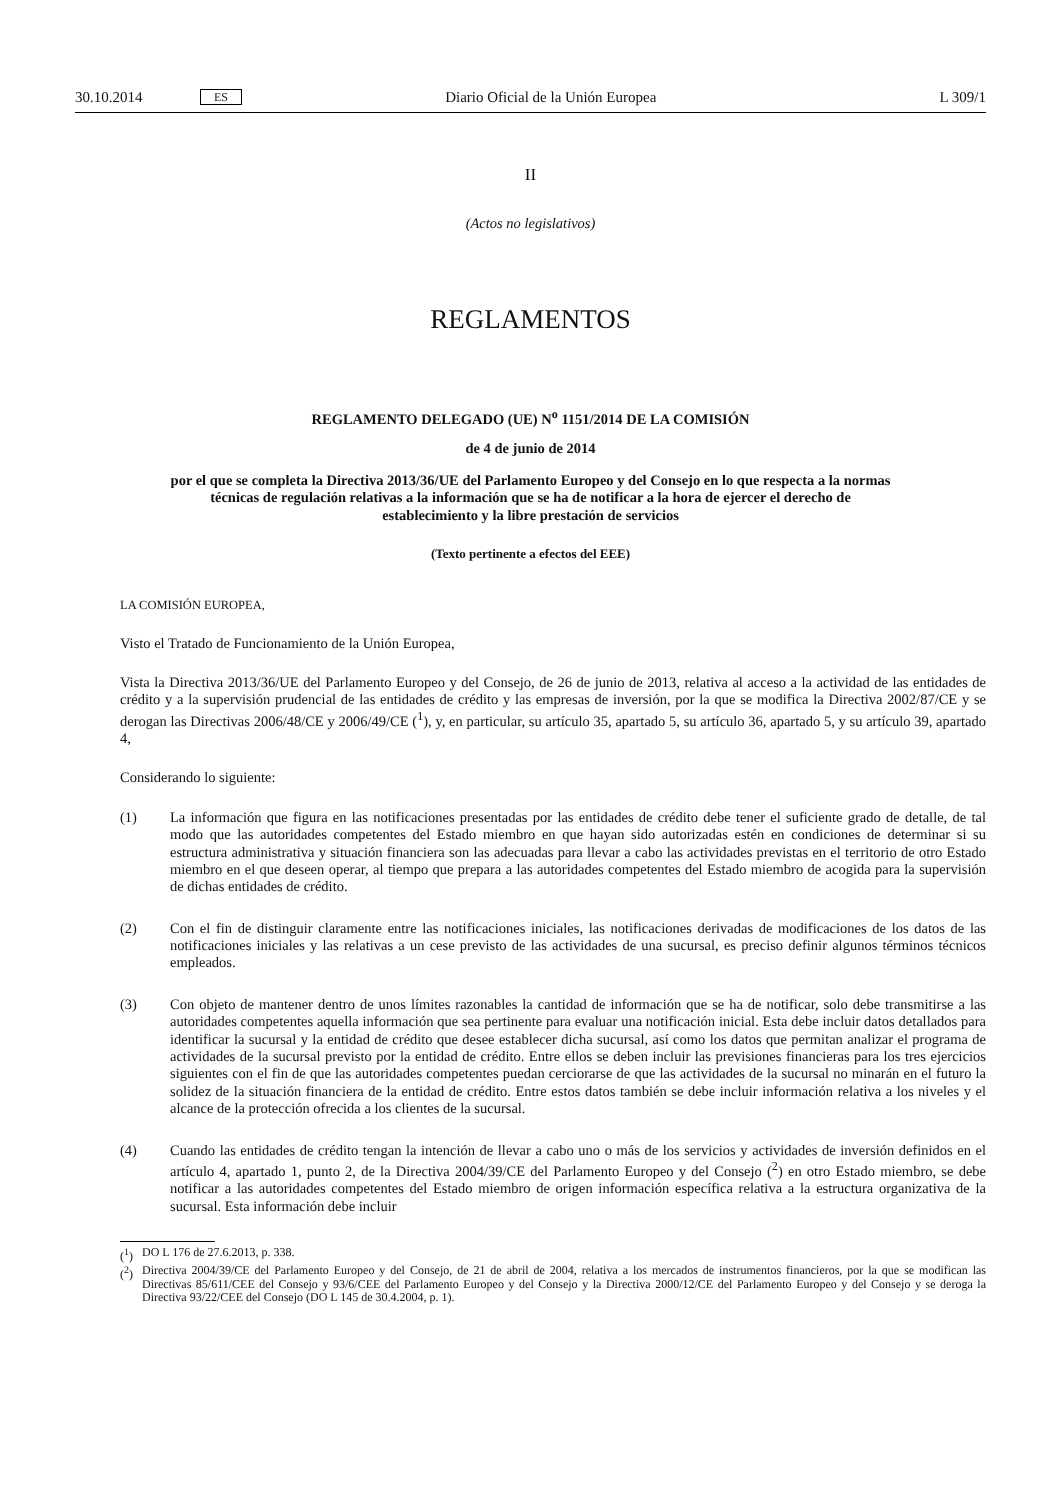30.10.2014 ES Diario Oficial de la Unión Europea L 309/1
II
(Actos no legislativos)
REGLAMENTOS
REGLAMENTO DELEGADO (UE) N<sup>o</sup> 1151/2014 DE LA COMISIÓN
de 4 de junio de 2014
por el que se completa la Directiva 2013/36/UE del Parlamento Europeo y del Consejo en lo que respecta a la normas técnicas de regulación relativas a la información que se ha de notificar a la hora de ejercer el derecho de establecimiento y la libre prestación de servicios
(Texto pertinente a efectos del EEE)
LA COMISIÓN EUROPEA,
Visto el Tratado de Funcionamiento de la Unión Europea,
Vista la Directiva 2013/36/UE del Parlamento Europeo y del Consejo, de 26 de junio de 2013, relativa al acceso a la actividad de las entidades de crédito y a la supervisión prudencial de las entidades de crédito y las empresas de inversión, por la que se modifica la Directiva 2002/87/CE y se derogan las Directivas 2006/48/CE y 2006/49/CE (<sup>1</sup>), y, en particular, su artículo 35, apartado 5, su artículo 36, apartado 5, y su artículo 39, apartado 4,
Considerando lo siguiente:
(1) La información que figura en las notificaciones presentadas por las entidades de crédito debe tener el suficiente grado de detalle, de tal modo que las autoridades competentes del Estado miembro en que hayan sido autorizadas estén en condiciones de determinar si su estructura administrativa y situación financiera son las adecuadas para llevar a cabo las actividades previstas en el territorio de otro Estado miembro en el que deseen operar, al tiempo que prepara a las autoridades competentes del Estado miembro de acogida para la supervisión de dichas entidades de crédito.
(2) Con el fin de distinguir claramente entre las notificaciones iniciales, las notificaciones derivadas de modificaciones de los datos de las notificaciones iniciales y las relativas a un cese previsto de las actividades de una sucursal, es preciso definir algunos términos técnicos empleados.
(3) Con objeto de mantener dentro de unos límites razonables la cantidad de información que se ha de notificar, solo debe transmitirse a las autoridades competentes aquella información que sea pertinente para evaluar una notificación inicial. Esta debe incluir datos detallados para identificar la sucursal y la entidad de crédito que desee establecer dicha sucursal, así como los datos que permitan analizar el programa de actividades de la sucursal previsto por la entidad de crédito. Entre ellos se deben incluir las previsiones financieras para los tres ejercicios siguientes con el fin de que las autoridades competentes puedan cerciorarse de que las actividades de la sucursal no minarán en el futuro la solidez de la situación financiera de la entidad de crédito. Entre estos datos también se debe incluir información relativa a los niveles y el alcance de la protección ofrecida a los clientes de la sucursal.
(4) Cuando las entidades de crédito tengan la intención de llevar a cabo uno o más de los servicios y actividades de inversión definidos en el artículo 4, apartado 1, punto 2, de la Directiva 2004/39/CE del Parlamento Europeo y del Consejo (<sup>2</sup>) en otro Estado miembro, se debe notificar a las autoridades competentes del Estado miembro de origen información específica relativa a la estructura organizativa de la sucursal. Esta información debe incluir
(<sup>1</sup>) DO L 176 de 27.6.2013, p. 338.
(<sup>2</sup>) Directiva 2004/39/CE del Parlamento Europeo y del Consejo, de 21 de abril de 2004, relativa a los mercados de instrumentos financieros, por la que se modifican las Directivas 85/611/CEE del Consejo y 93/6/CEE del Parlamento Europeo y del Consejo y la Directiva 2000/12/CE del Parlamento Europeo y del Consejo y se deroga la Directiva 93/22/CEE del Consejo (DO L 145 de 30.4.2004, p. 1).